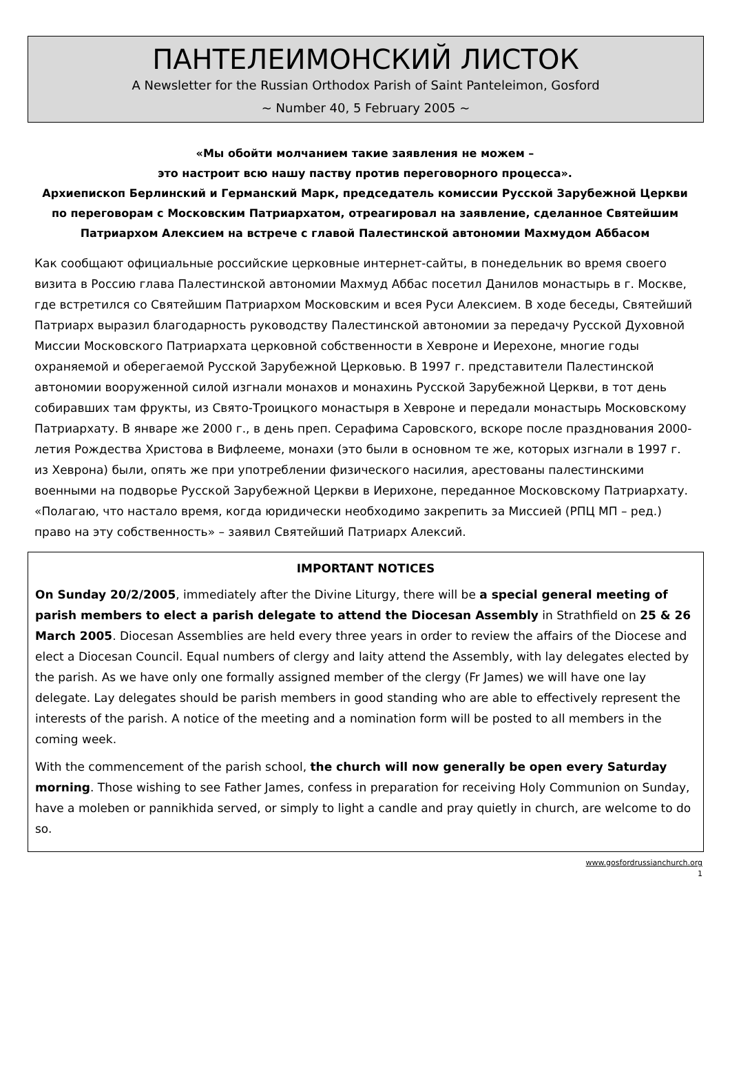ПАНТЕЛЕИМОНСКИЙ ЛИСТОК
A Newsletter for the Russian Orthodox Parish of Saint Panteleimon, Gosford
~ Number 40, 5 February 2005 ~
«Мы обойти молчанием такие заявления не можем –
это настроит всю нашу паству против переговорного процесса».
Архиепископ Берлинский и Германский Марк, председатель комиссии Русской Зарубежной Церкви по переговорам с Московским Патриархатом, отреагировал на заявление, сделанное Святейшим Патриархом Алексием на встрече с главой Палестинской автономии Махмудом Аббасом
Как сообщают официальные российские церковные интернет-сайты, в понедельник во время своего визита в Россию глава Палестинской автономии Махмуд Аббас посетил Данилов монастырь в г. Москве, где встретился со Святейшим Патриархом Московским и всея Руси Алексием. В ходе беседы, Святейший Патриарх выразил благодарность руководству Палестинской автономии за передачу Русской Духовной Миссии Московского Патриархата церковной собственности в Хевроне и Иерехоне, многие годы охраняемой и оберегаемой Русской Зарубежной Церковью. В 1997 г. представители Палестинской автономии вооруженной силой изгнали монахов и монахинь Русской Зарубежной Церкви, в тот день собиравших там фрукты, из Свято-Троицкого монастыря в Хевроне и передали монастырь Московскому Патриархату. В январе же 2000 г., в день преп. Серафима Саровского, вскоре после празднования 2000-летия Рождества Христова в Вифлееме, монахи (это были в основном те же, которых изгнали в 1997 г. из Хеврона) были, опять же при употреблении физического насилия, арестованы палестинскими военными на подворье Русской Зарубежной Церкви в Иерихоне, переданное Московскому Патриархату. «Полагаю, что настало время, когда юридически необходимо закрепить за Миссией (РПЦ МП – ред.) право на эту собственность» – заявил Святейший Патриарх Алексий.
IMPORTANT NOTICES
On Sunday 20/2/2005, immediately after the Divine Liturgy, there will be a special general meeting of parish members to elect a parish delegate to attend the Diocesan Assembly in Strathfield on 25 & 26 March 2005. Diocesan Assemblies are held every three years in order to review the affairs of the Diocese and elect a Diocesan Council. Equal numbers of clergy and laity attend the Assembly, with lay delegates elected by the parish. As we have only one formally assigned member of the clergy (Fr James) we will have one lay delegate. Lay delegates should be parish members in good standing who are able to effectively represent the interests of the parish. A notice of the meeting and a nomination form will be posted to all members in the coming week.
With the commencement of the parish school, the church will now generally be open every Saturday morning. Those wishing to see Father James, confess in preparation for receiving Holy Communion on Sunday, have a moleben or pannikhida served, or simply to light a candle and pray quietly in church, are welcome to do so.
www.gosfordrussianchurch.org
1